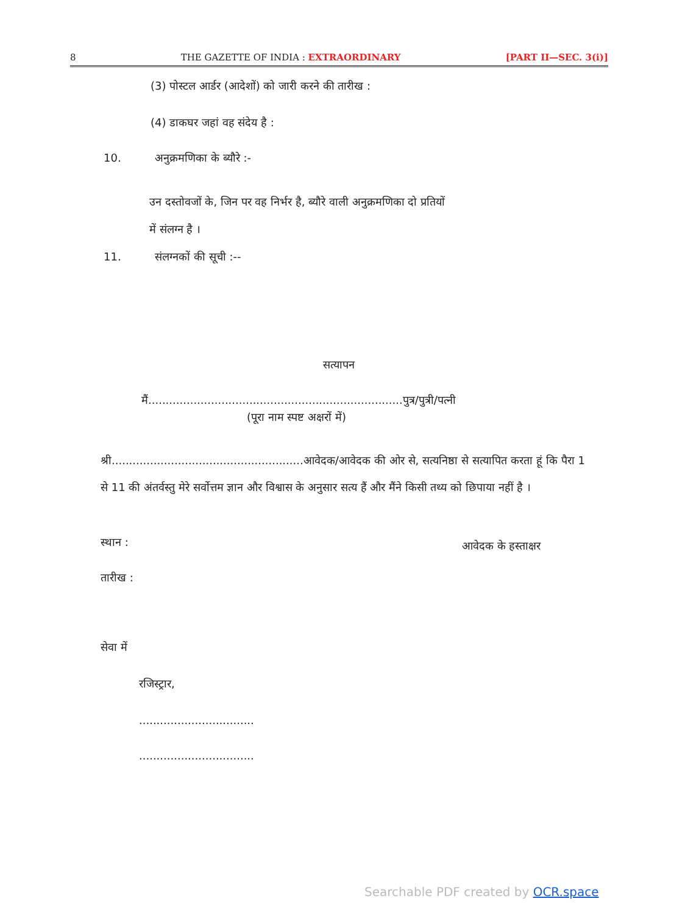8 THE GAZETTE OF INDIA : EXTRAORDINARY [PART II—SEC. 3(i)]
(3) पोस्टल आर्डर (आदेशों) को जारी करने की तारीख :
(4) डाकघर जहां वह संदेय है :
10. अनुक्रमणिका के ब्यौरे :-
उन दस्तोवजों के, जिन पर वह निर्भर है, ब्यौरे वाली अनुक्रमणिका दो प्रतियों में संलग्न है ।
11. संलग्नकों की सूची :--
सत्यापन
मैं.........................................................................पुत्र/पुत्री/पत्नी
(पूरा नाम स्पष्ट अक्षरों में)
श्री.......................................................आवेदक/आवेदक की ओर से, सत्यनिष्ठा से सत्यापित करता हूं कि पैरा 1 से 11 की अंतर्वस्तु मेरे सर्वोत्तम ज्ञान और विश्वास के अनुसार सत्य हैं और मैंने किसी तथ्य को छिपाया नहीं है ।
स्थान : आवेदक के हस्ताक्षर
तारीख :
सेवा में
रजिस्ट्रार,
.................................
.................................
Searchable PDF created by OCR.space